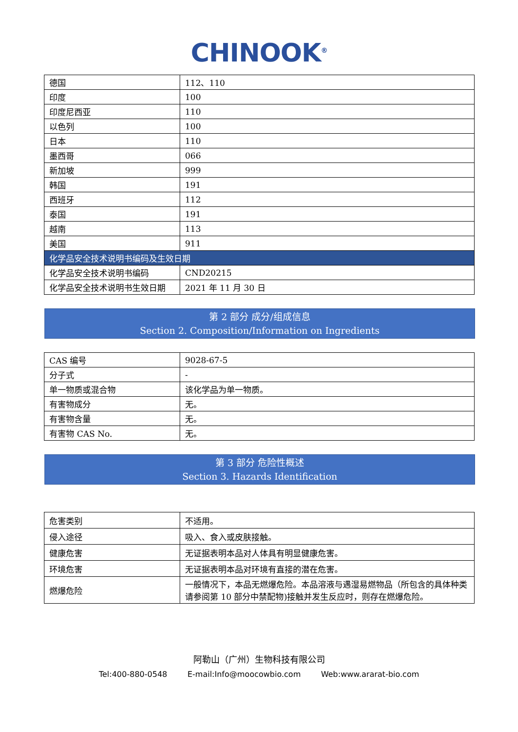CHINOOK<sup>®</sup>
| 德国 | 112、110 |
| 印度 | 100 |
| 印度尼西亚 | 110 |
| 以色列 | 100 |
| 日本 | 110 |
| 墨西哥 | 066 |
| 新加坡 | 999 |
| 韩国 | 191 |
| 西班牙 | 112 |
| 泰国 | 191 |
| 越南 | 113 |
| 美国 | 911 |
| 化学品安全技术说明书编码及生效日期 | |
| 化学品安全技术说明书编码 | CND20215 |
| 化学品安全技术说明书生效日期 | 2021 年 11 月 30 日 |
第 2 部分 成分/组成信息
Section 2. Composition/Information on Ingredients
| CAS 编号 | 9028-67-5 |
| 分子式 | - |
| 单一物质或混合物 | 该化学品为单一物质。 |
| 有害物成分 | 无。 |
| 有害物含量 | 无。 |
| 有害物 CAS No. | 无。 |
第 3 部分 危险性概述
Section 3. Hazards Identification
| 危害类别 | 不适用。 |
| 侵入途径 | 吸入、食入或皮肤接触。 |
| 健康危害 | 无证据表明本品对人体具有明显健康危害。 |
| 环境危害 | 无证据表明本品对环境有直接的潜在危害。 |
| 燃爆危险 | 一般情况下，本品无燃爆危险。本品溶液与遇湿易燃物品（所包含的具体种类请参阅第 10 部分中禁配物)接触并发生反应时，则存在燃爆危险。 |
阿勒山（广州）生物科技有限公司
Tel:400-880-0548 E-mail:Info@moocowbio.com Web:www.ararat-bio.com